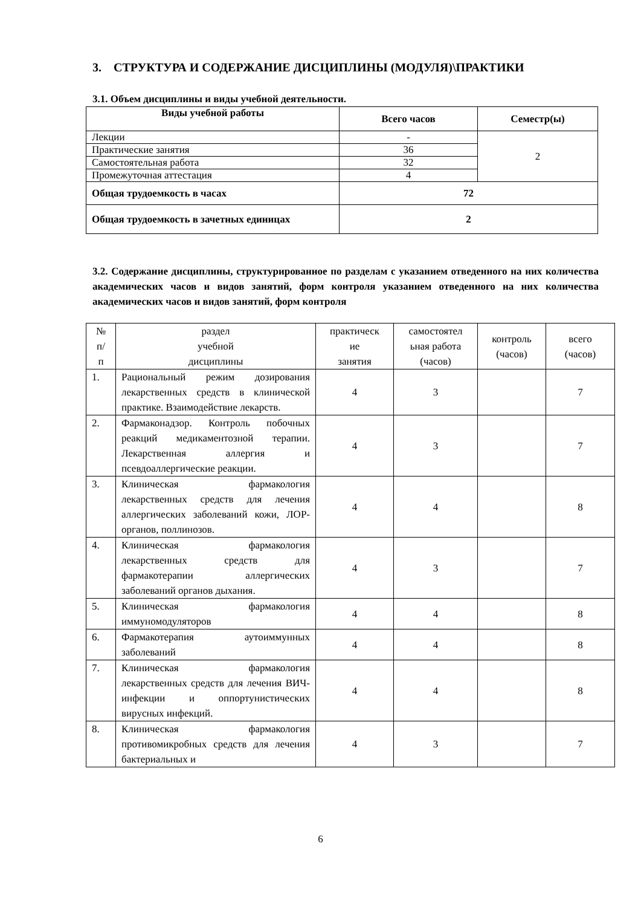3. СТРУКТУРА И СОДЕРЖАНИЕ ДИСЦИПЛИНЫ (МОДУЛЯ)\ПРАКТИКИ
3.1. Объем дисциплины и виды учебной деятельности.
| Виды учебной работы | Всего часов | Семестр(ы) |
| --- | --- | --- |
| Лекции | - | 2 |
| Практические занятия | 36 | |
| Самостоятельная работа | 32 | |
| Промежуточная аттестация | 4 | |
| Общая трудоемкость в часах | 72 | |
| Общая трудоемкость в зачетных единицах | 2 | |
3.2. Содержание дисциплины, структурированное по разделам с указанием отведенного на них количества академических часов и видов занятий, форм контроля указанием отведенного на них количества академических часов и видов занятий, форм контроля
| № п/ п | раздел учебной дисциплины | практическ ие занятия | самостоятел ьная работа (часов) | контроль (часов) | всего (часов) |
| 1. | Рациональный режим дозирования лекарственных средств в клинической практике. Взаимодействие лекарств. | 4 | 3 | | 7 |
| 2. | Фармаконадзор. Контроль побочных реакций медикаментозной терапии. Лекарственная аллергия и псевдоаллергические реакции. | 4 | 3 | | 7 |
| 3. | Клиническая фармакология лекарственных средств для лечения аллергических заболеваний кожи, ЛОР-органов, поллинозов. | 4 | 4 | | 8 |
| 4. | Клиническая фармакология лекарственных средств для фармакотерапии аллергических заболеваний органов дыхания. | 4 | 3 | | 7 |
| 5. | Клиническая фармакология иммуномодуляторов | 4 | 4 | | 8 |
| 6. | Фармакотерапия аутоиммунных заболеваний | 4 | 4 | | 8 |
| 7. | Клиническая фармакология лекарственных средств для лечения ВИЧ-инфекции и оппортунистических вирусных инфекций. | 4 | 4 | | 8 |
| 8. | Клиническая фармакология противомикробных средств для лечения бактериальных и | 4 | 3 | | 7 |
6